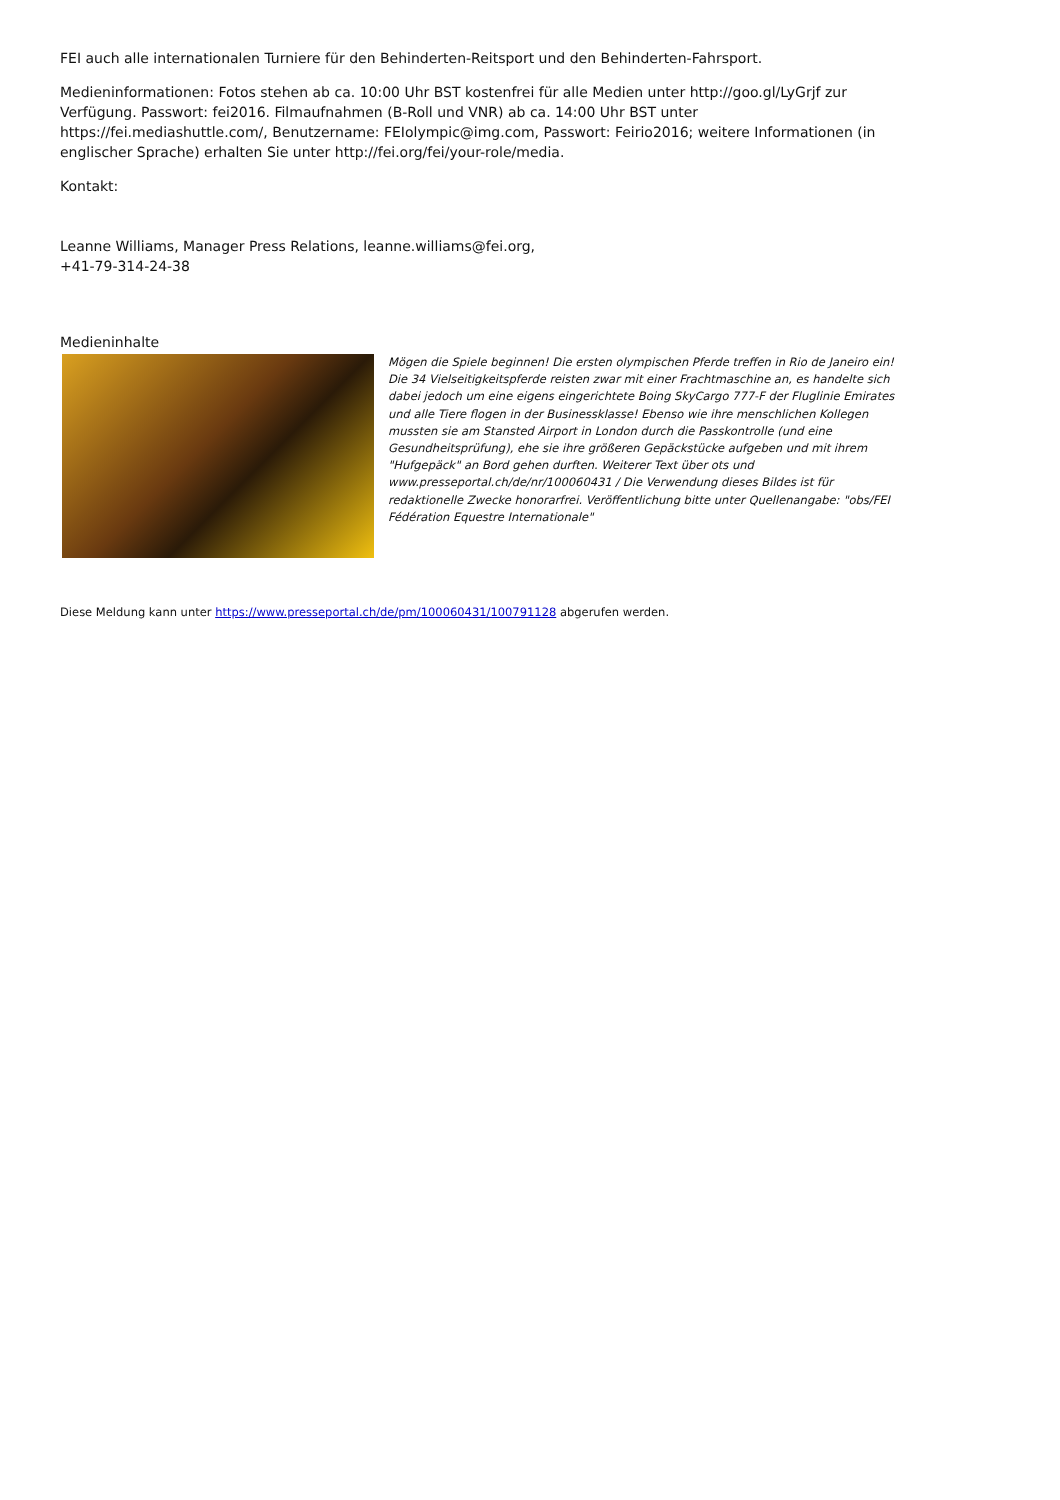FEI auch alle internationalen Turniere für den Behinderten-Reitsport und den Behinderten-Fahrsport.
Medieninformationen: Fotos stehen ab ca. 10:00 Uhr BST kostenfrei für alle Medien unter http://goo.gl/LyGrjf zur Verfügung. Passwort: fei2016. Filmaufnahmen (B-Roll und VNR) ab ca. 14:00 Uhr BST unter https://fei.mediashuttle.com/, Benutzername: FEIolympic@img.com, Passwort: Feirio2016; weitere Informationen (in englischer Sprache) erhalten Sie unter http://fei.org/fei/your-role/media.
Kontakt:
Leanne Williams, Manager Press Relations, leanne.williams@fei.org,
+41-79-314-24-38
Medieninhalte
Mögen die Spiele beginnen! Die ersten olympischen Pferde treffen in Rio de Janeiro ein! Die 34 Vielseitigkeitspferde reisten zwar mit einer Frachtmaschine an, es handelte sich dabei jedoch um eine eigens eingerichtete Boing SkyCargo 777-F der Fluglinie Emirates und alle Tiere flogen in der Businessklasse! Ebenso wie ihre menschlichen Kollegen mussten sie am Stansted Airport in London durch die Passkontrolle (und eine Gesundheitsprüfung), ehe sie ihre größeren Gepäckstücke aufgeben und mit ihrem "Hufgepäck" an Bord gehen durften. Weiterer Text über ots und www.presseportal.ch/de/nr/100060431 / Die Verwendung dieses Bildes ist für redaktionelle Zwecke honorarfrei. Veröffentlichung bitte unter Quellenangabe: "obs/FEI Fédération Equestre Internationale"
Diese Meldung kann unter https://www.presseportal.ch/de/pm/100060431/100791128 abgerufen werden.